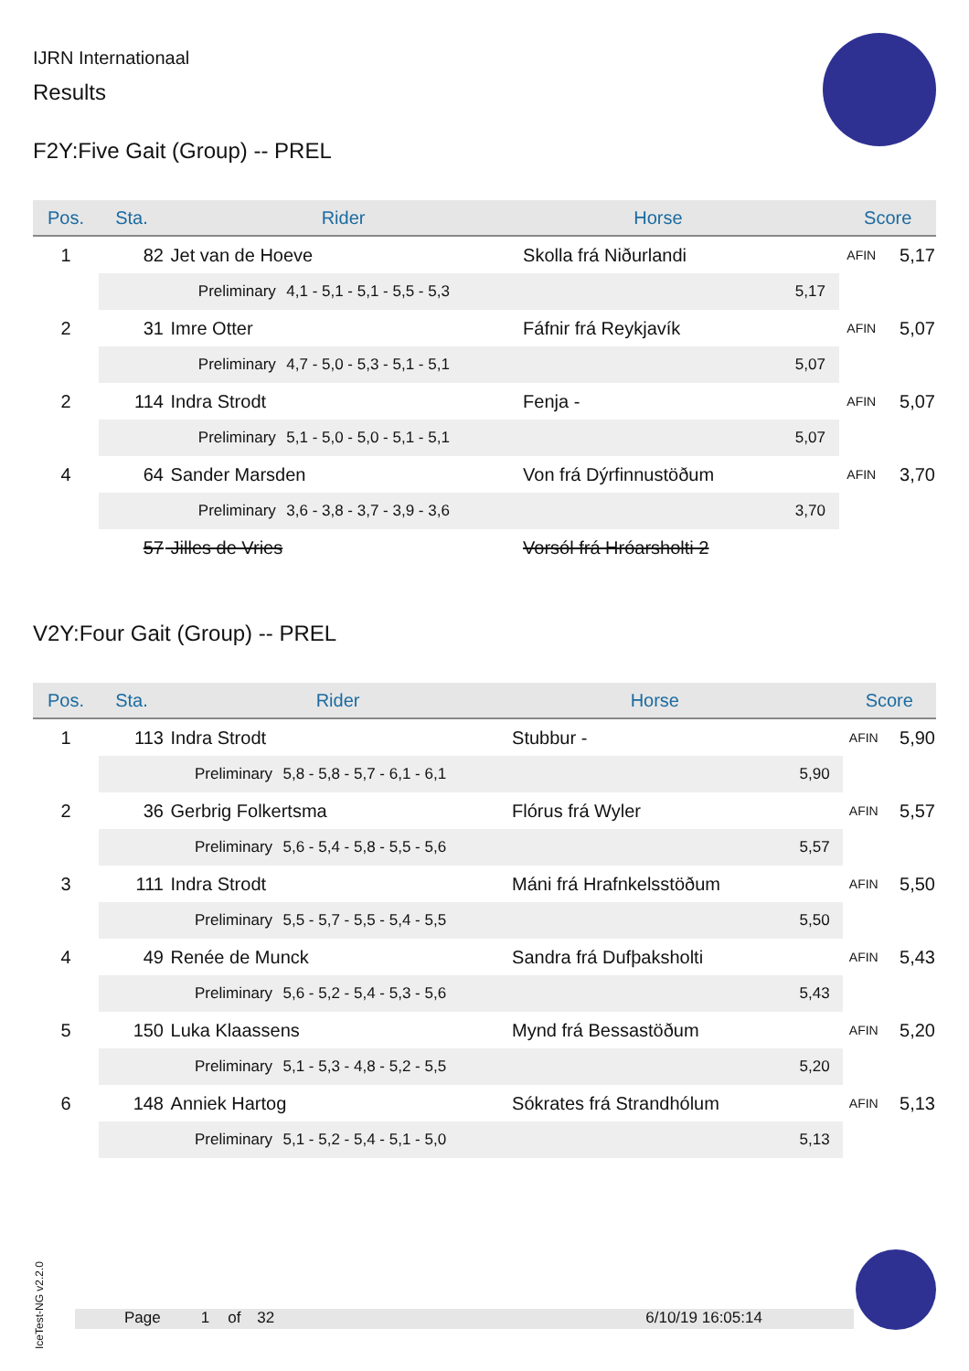IJRN Internationaal
Results
F2Y:Five Gait (Group) -- PREL
| Pos. | Sta. | Rider | | Horse | | Score | |
| --- | --- | --- | --- | --- | --- | --- | --- |
| 1 | 82 | Jet van de Hoeve | | Skolla frá Niðurlandi | | AFIN | 5,17 |
| | | Preliminary | 4,1 - 5,1 - 5,1 - 5,5 - 5,3 | | 5,17 | | |
| 2 | 31 | Imre Otter | | Fáfnir frá Reykjavík | | AFIN | 5,07 |
| | | Preliminary | 4,7 - 5,0 - 5,3 - 5,1 - 5,1 | | 5,07 | | |
| 2 | 114 | Indra Strodt | | Fenja - | | AFIN | 5,07 |
| | | Preliminary | 5,1 - 5,0 - 5,0 - 5,1 - 5,1 | | 5,07 | | |
| 4 | 64 | Sander Marsden | | Von frá Dýrfinnustöðum | | AFIN | 3,70 |
| | | Preliminary | 3,6 - 3,8 - 3,7 - 3,9 - 3,6 | | 3,70 | | |
| | 57 | Jilles de Vries | | Vorsól frá Hróarsholti 2 | | | |
V2Y:Four Gait (Group) -- PREL
| Pos. | Sta. | Rider | | Horse | | Score | |
| --- | --- | --- | --- | --- | --- | --- | --- |
| 1 | 113 | Indra Strodt | | Stubbur - | | AFIN | 5,90 |
| | | Preliminary | 5,8 - 5,8 - 5,7 - 6,1 - 6,1 | | 5,90 | | |
| 2 | 36 | Gerbrig Folkertsma | | Flórus frá Wyler | | AFIN | 5,57 |
| | | Preliminary | 5,6 - 5,4 - 5,8 - 5,5 - 5,6 | | 5,57 | | |
| 3 | 111 | Indra Strodt | | Máni frá Hrafnkelsstöðum | | AFIN | 5,50 |
| | | Preliminary | 5,5 - 5,7 - 5,5 - 5,4 - 5,5 | | 5,50 | | |
| 4 | 49 | Renée de Munck | | Sandra frá Dufþaksholti | | AFIN | 5,43 |
| | | Preliminary | 5,6 - 5,2 - 5,4 - 5,3 - 5,6 | | 5,43 | | |
| 5 | 150 | Luka Klaassens | | Mynd frá Bessastöðum | | AFIN | 5,20 |
| | | Preliminary | 5,1 - 5,3 - 4,8 - 5,2 - 5,5 | | 5,20 | | |
| 6 | 148 | Anniek Hartog | | Sókrates frá Strandhólum | | AFIN | 5,13 |
| | | Preliminary | 5,1 - 5,2 - 5,4 - 5,1 - 5,0 | | 5,13 | | |
IceTest-NG v2.2.0
Page 1 of 32 6/10/19 16:05:14